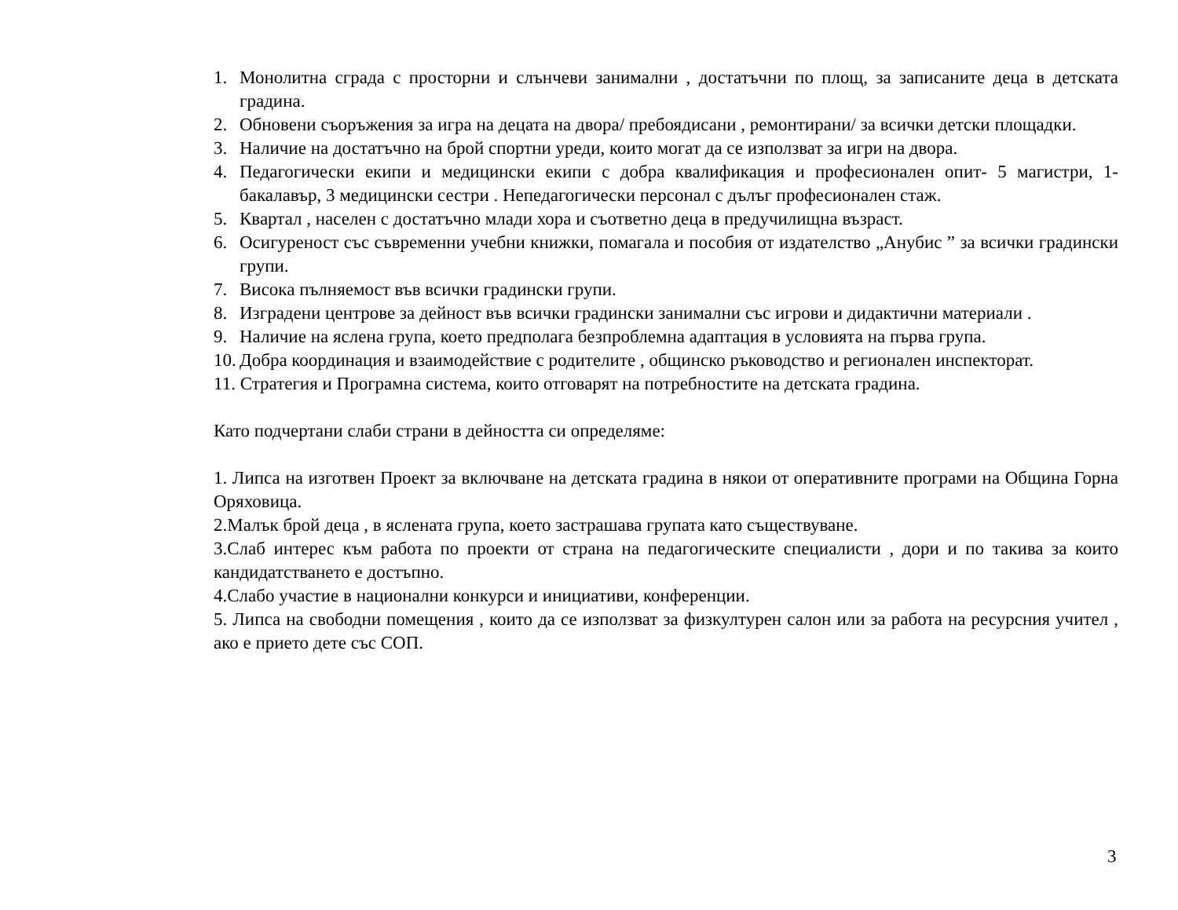1. Монолитна сграда с просторни и слънчеви занимални , достатъчни по площ, за записаните деца в детската градина.
2. Обновени съоръжения за игра на децата на двора/ пребоядисани , ремонтирани/ за всички детски площадки.
3. Наличие на достатъчно на брой спортни уреди, които могат да се използват за игри на двора.
4. Педагогически екипи и медицински екипи с добра квалификация и професионален опит- 5 магистри, 1- бакалавър, 3 медицински сестри . Непедагогически персонал с дълъг професионален стаж.
5. Квартал , населен с достатъчно млади хора и съответно деца в предучилищна възраст.
6. Осигуреност със съвременни учебни книжки, помагала и пособия от издателство „Анубис ” за всички градински групи.
7. Висока пълняемост във всички градински групи.
8. Изградени центрове за дейност във всички градински занимални със игрови и дидактични материали .
9. Наличие на яслена група, което предполага безпроблемна адаптация в условията на първа група.
10. Добра координация и взаимодействие с родителите , общинско ръководство и регионален инспекторат.
11. Стратегия и Програмна система, които отговарят на потребностите на детската градина.
Като подчертани слаби страни в дейността си определяме:
1. Липса на изготвен Проект за включване на детската градина в някои от оперативните програми на Община Горна Оряховица.
2.Малък брой деца , в яслената група, което застрашава групата като съществуване.
3.Слаб интерес към работа по проекти от страна на педагогическите специалисти , дори и по такива за които кандидатстването е достъпно.
4.Слабо участие в национални конкурси и инициативи, конференции.
5. Липса на свободни помещения , които да се използват за физкултурен салон или за работа на ресурсния учител , ако е прието дете със СОП.
3